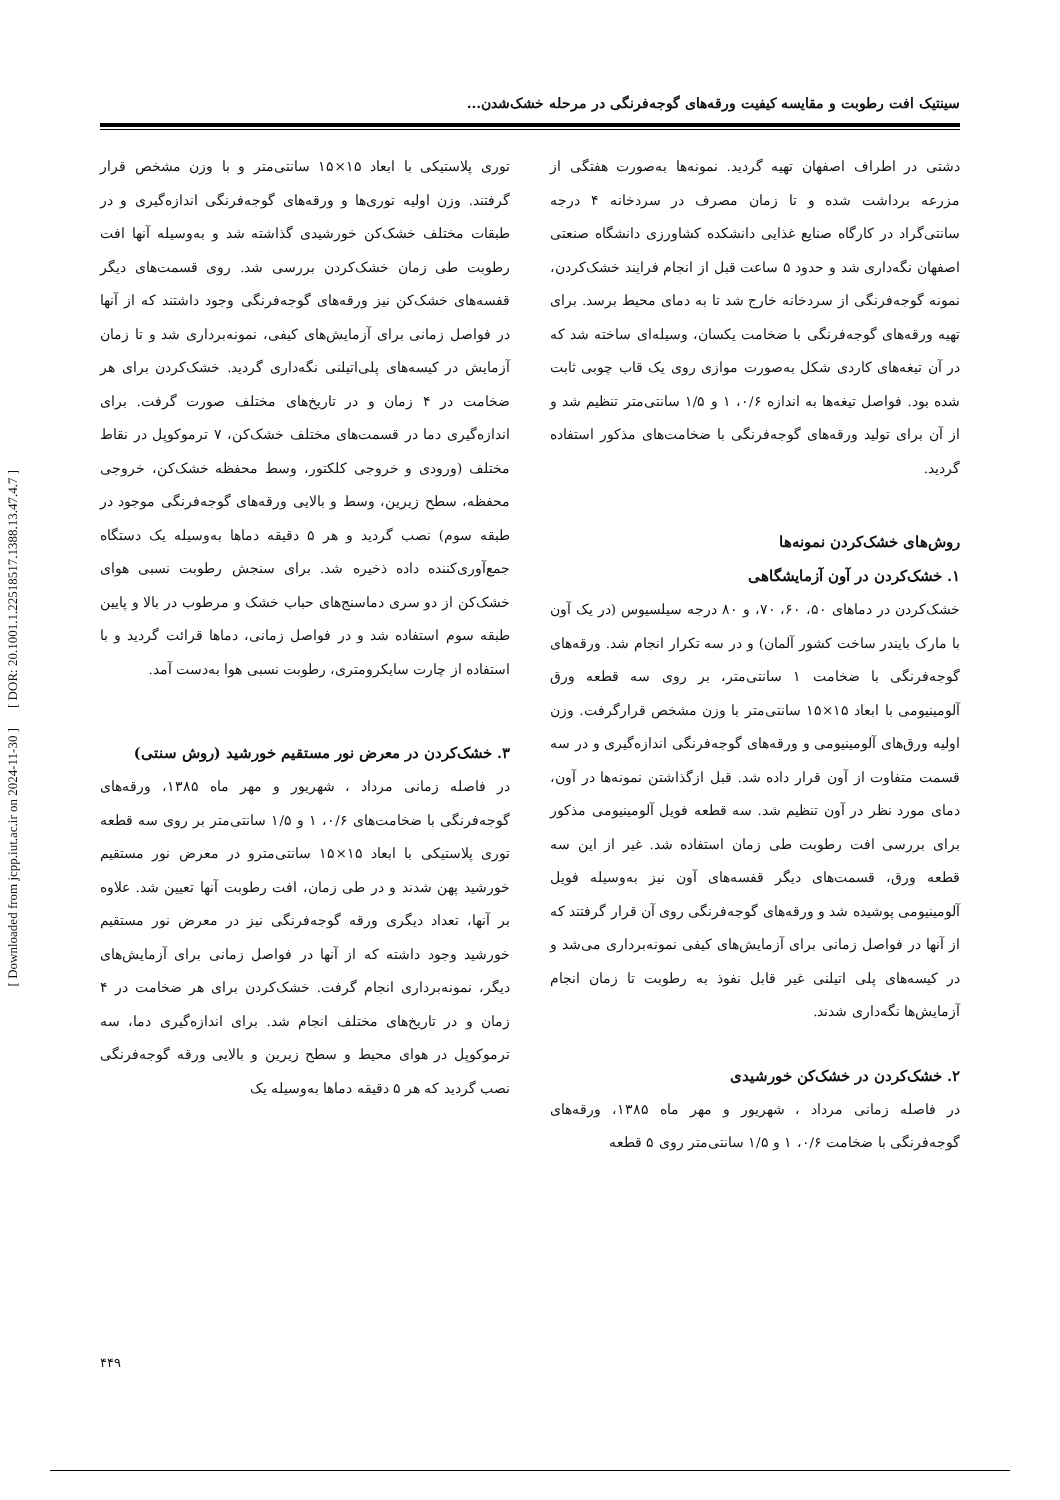سینتیک افت رطوبت و مقایسه کیفیت ورقه‌های گوجه‌فرنگی در مرحله خشک‌شدن...
دشتی در اطراف اصفهان تهیه گردید. نمونه‌ها به‌صورت هفتگی از مزرعه برداشت شده و تا زمان مصرف در سردخانه ۴ درجه سانتی‌گراد در کارگاه صنایع غذایی دانشکده کشاورزی دانشگاه صنعتی اصفهان نگه‌داری شد و حدود ۵ ساعت قبل از انجام فرایند خشک‌کردن، نمونه گوجه‌فرنگی از سردخانه خارج شد تا به دمای محیط برسد. برای تهیه ورقه‌های گوجه‌فرنگی با ضخامت یکسان، وسیله‌ای ساخته شد که در آن تیغه‌های کاردی شکل به‌صورت موازی روی یک قاب چوبی ثابت شده بود. فواصل تیغه‌ها به اندازه ۰/۶، ۱ و ۱/۵ سانتی‌متر تنظیم شد و از آن برای تولید ورقه‌های گوجه‌فرنگی با ضخامت‌های مذکور استفاده گردید.
روش‌های خشک‌کردن نمونه‌ها
۱. خشک‌کردن در آون آزمایشگاهی
خشک‌کردن در دماهای ۵۰، ۶۰، ۷۰، و ۸۰ درجه سیلسیوس (در یک آون با مارک بایندر ساخت کشور آلمان) و در سه تکرار انجام شد. ورقه‌های گوجه‌فرنگی با ضخامت ۱ سانتی‌متر، بر روی سه قطعه ورق آلومینیومی با ابعاد ۱۵×۱۵ سانتی‌متر با وزن مشخص قرارگرفت. وزن اولیه ورق‌های آلومینیومی و ورقه‌های گوجه‌فرنگی اندازه‌گیری و در سه قسمت متفاوت از آون قرار داده شد. قبل ازگذاشتن نمونه‌ها در آون، دمای مورد نظر در آون تنظیم شد. سه قطعه فویل آلومینیومی مذکور برای بررسی افت رطوبت طی زمان استفاده شد. غیر از این سه قطعه ورق، قسمت‌های دیگر قفسه‌های آون نیز به‌وسیله فویل آلومینیومی پوشیده شد و ورقه‌های گوجه‌فرنگی روی آن قرار گرفتند که از آنها در فواصل زمانی برای آزمایش‌های کیفی نمونه‌برداری می‌شد و در کیسه‌های پلی اتیلنی غیر قابل نفوذ به رطوبت تا زمان انجام آزمایش‌ها نگه‌داری شدند.
۲. خشک‌کردن در خشک‌کن خورشیدی
در فاصله زمانی مرداد ، شهریور و مهر ماه ۱۳۸۵، ورقه‌های گوجه‌فرنگی با ضخامت ۰/۶، ۱ و ۱/۵ سانتی‌متر روی ۵ قطعه
توری پلاستیکی با ابعاد ۱۵×۱۵ سانتی‌متر و با وزن مشخص قرار گرفتند. وزن اولیه توری‌ها و ورقه‌های گوجه‌فرنگی اندازه‌گیری و در طبقات مختلف خشک‌کن خورشیدی گذاشته شد و به‌وسیله آنها افت رطوبت طی زمان خشک‌کردن بررسی شد. روی قسمت‌های دیگر قفسه‌های خشک‌کن نیز ورقه‌های گوجه‌فرنگی وجود داشتند که از آنها در فواصل زمانی برای آزمایش‌های کیفی، نمونه‌برداری شد و تا زمان آزمایش در کیسه‌های پلی‌اتیلنی نگه‌داری گردید. خشک‌کردن برای هر ضخامت در ۴ زمان و در تاریخ‌های مختلف صورت گرفت. برای اندازه‌گیری دما در قسمت‌های مختلف خشک‌کن، ۷ ترموکوپل در نقاط مختلف (ورودی و خروجی کلکتور، وسط محفظه خشک‌کن، خروجی محفظه، سطح زیرین، وسط و بالایی ورقه‌های گوجه‌فرنگی موجود در طبقه سوم) نصب گردید و هر ۵ دقیقه دماها به‌وسیله یک دستگاه جمع‌آوری‌کننده داده ذخیره شد. برای سنجش رطوبت نسبی هوای خشک‌کن از دو سری دماسنج‌های حباب خشک و مرطوب در بالا و پایین طبقه سوم استفاده شد و در فواصل زمانی، دماها قرائت گردید و با استفاده از چارت سایکرومتری، رطوبت نسبی هوا به‌دست آمد.
۳. خشک‌کردن در معرض نور مستقیم خورشید (روش سنتی)
در فاصله زمانی مرداد ، شهریور و مهر ماه ۱۳۸۵، ورقه‌های گوجه‌فرنگی با ضخامت‌های ۰/۶، ۱ و ۱/۵ سانتی‌متر بر روی سه قطعه توری پلاستیکی با ابعاد ۱۵×۱۵ سانتی‌مترو در معرض نور مستقیم خورشید پهن شدند و در طی زمان، افت رطوبت آنها تعیین شد. علاوه بر آنها، تعداد دیگری ورقه گوجه‌فرنگی نیز در معرض نور مستقیم خورشید وجود داشته که از آنها در فواصل زمانی برای آزمایش‌های دیگر، نمونه‌برداری انجام گرفت. خشک‌کردن برای هر ضخامت در ۴ زمان و در تاریخ‌های مختلف انجام شد. برای اندازه‌گیری دما، سه ترموکوپل در هوای محیط و سطح زیرین و بالایی ورقه گوجه‌فرنگی نصب گردید که هر ۵ دقیقه دماها به‌وسیله یک
[ DOR: 20.1001.1.22518517.1388.13.47.4.7 ]
[ Downloaded from jcpp.iut.ac.ir on 2024-11-30 ]
۴۴۹